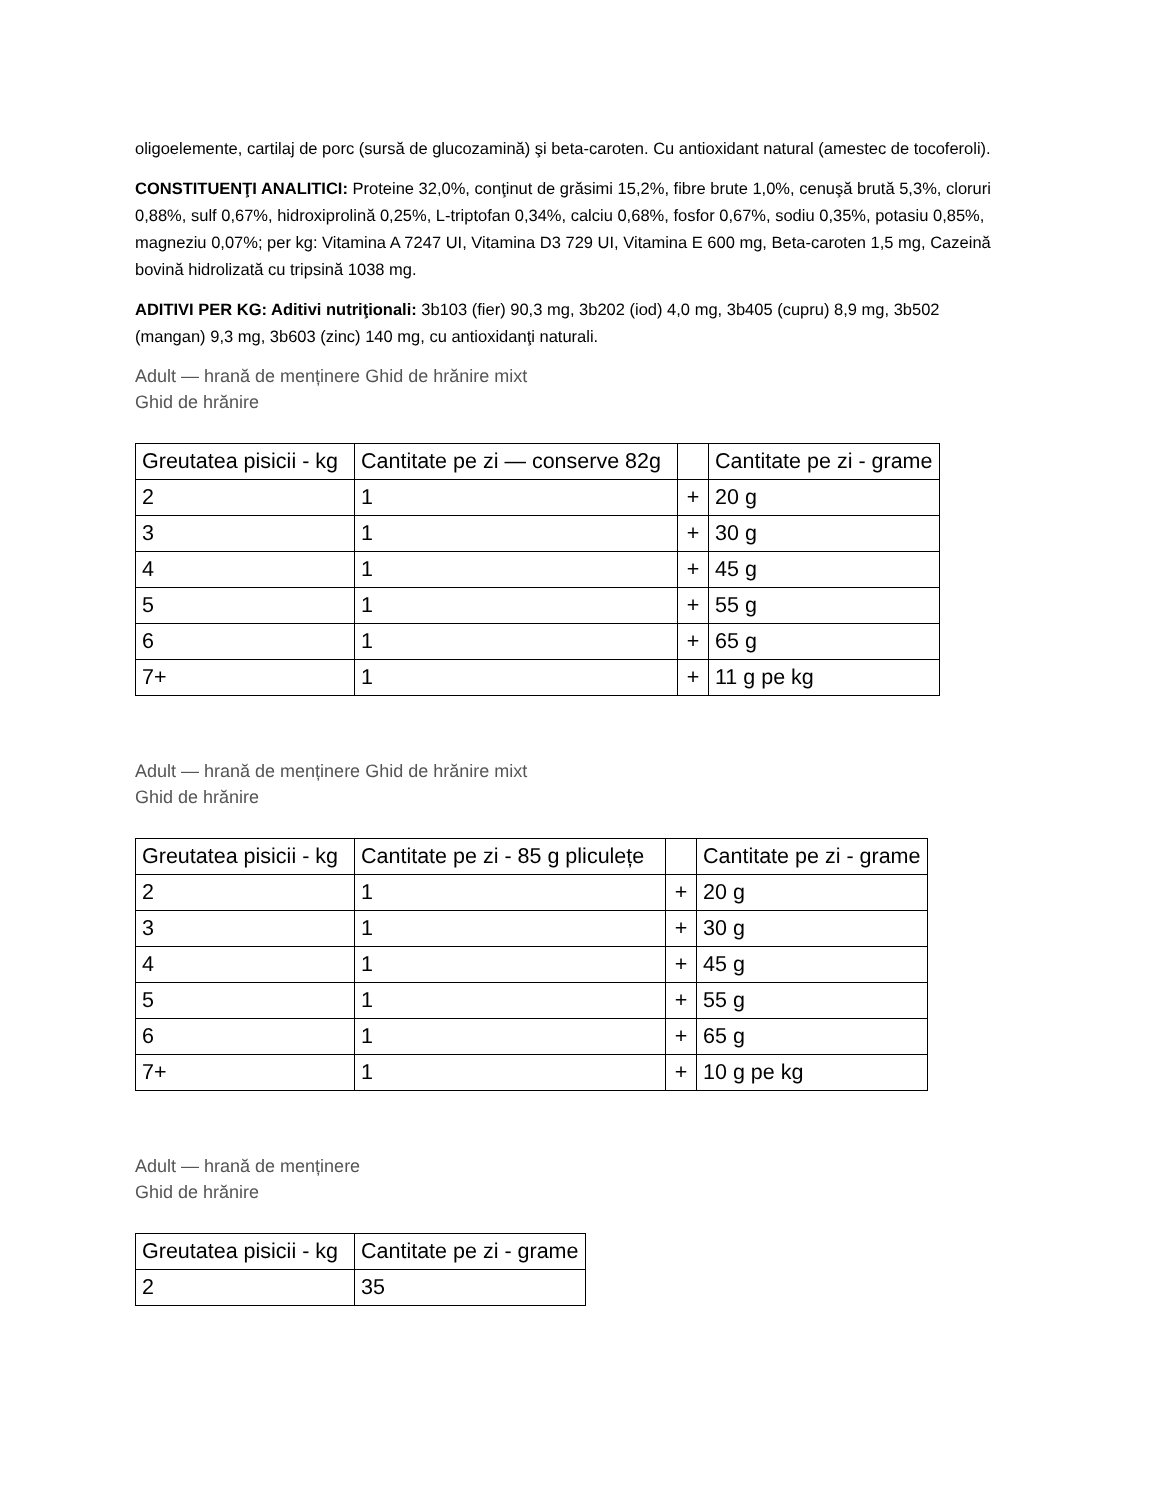oligoelemente, cartilaj de porc (sursă de glucozamină) şi beta-caroten. Cu antioxidant natural (amestec de tocoferoli).
CONSTITUENŢI ANALITICI: Proteine 32,0%, conţinut de grăsimi 15,2%, fibre brute 1,0%, cenuşă brută 5,3%, cloruri 0,88%, sulf 0,67%, hidroxiprolină 0,25%, L-triptofan 0,34%, calciu 0,68%, fosfor 0,67%, sodiu 0,35%, potasiu 0,85%, magneziu 0,07%; per kg: Vitamina A 7247 UI, Vitamina D3 729 UI, Vitamina E 600 mg, Beta-caroten 1,5 mg, Cazeină bovină hidrolizată cu tripsină 1038 mg.
ADITIVI PER KG: Aditivi nutriţionali: 3b103 (fier) 90,3 mg, 3b202 (iod) 4,0 mg, 3b405 (cupru) 8,9 mg, 3b502 (mangan) 9,3 mg, 3b603 (zinc) 140 mg, cu antioxidanţi naturali.
Adult — hrană de menținere Ghid de hrănire mixt
Ghid de hrănire
| Greutatea pisicii - kg | Cantitate pe zi — conserve 82g | | Cantitate pe zi - grame |
| --- | --- | --- | --- |
| 2 | 1 | + | 20 g |
| 3 | 1 | + | 30 g |
| 4 | 1 | + | 45 g |
| 5 | 1 | + | 55 g |
| 6 | 1 | + | 65 g |
| 7+ | 1 | + | 11 g pe kg |
Adult — hrană de menținere Ghid de hrănire mixt
Ghid de hrănire
| Greutatea pisicii - kg | Cantitate pe zi - 85 g pliculețe | | Cantitate pe zi - grame |
| --- | --- | --- | --- |
| 2 | 1 | + | 20 g |
| 3 | 1 | + | 30 g |
| 4 | 1 | + | 45 g |
| 5 | 1 | + | 55 g |
| 6 | 1 | + | 65 g |
| 7+ | 1 | + | 10 g pe kg |
Adult — hrană de menținere
Ghid de hrănire
| Greutatea pisicii - kg | Cantitate pe zi - grame |
| --- | --- |
| 2 | 35 |